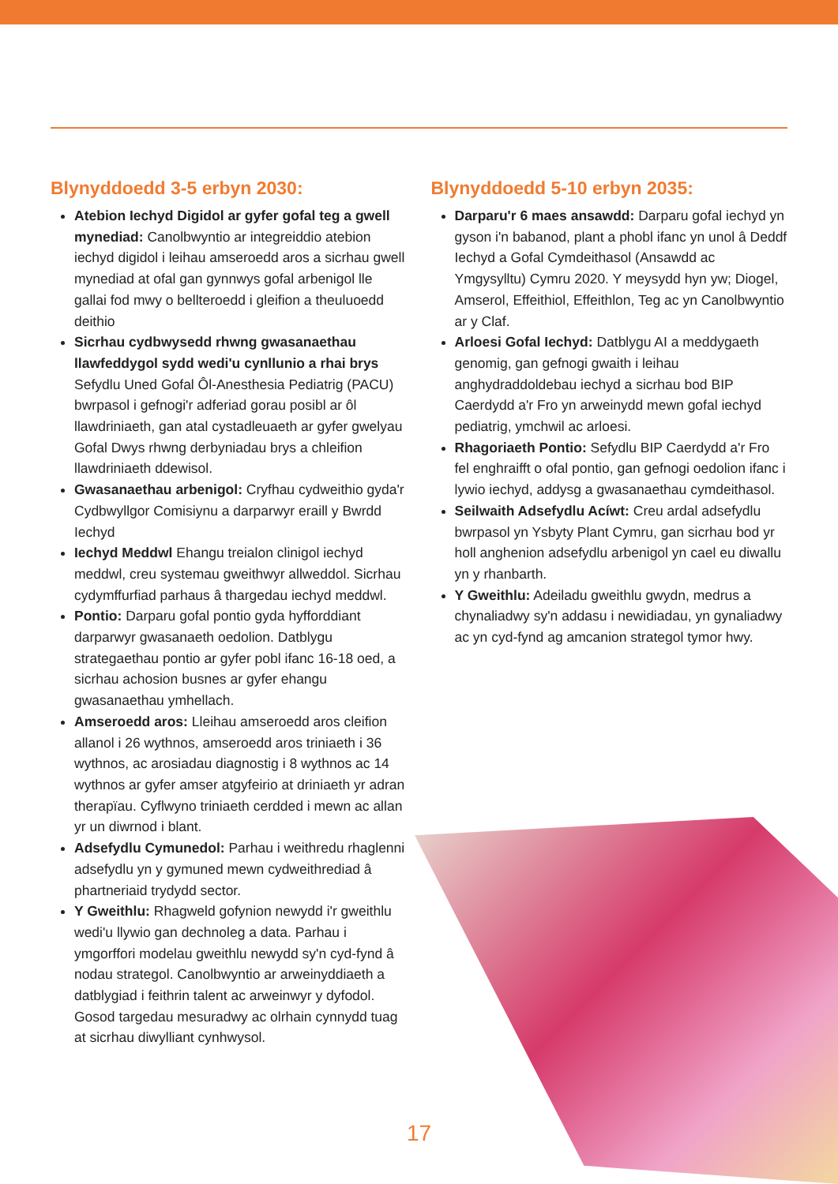Blynyddoedd 3-5 erbyn 2030:
Atebion Iechyd Digidol ar gyfer gofal teg a gwell mynediad: Canolbwyntio ar integreiddio atebion iechyd digidol i leihau amseroedd aros a sicrhau gwell mynediad at ofal gan gynnwys gofal arbenigol lle gallai fod mwy o bellteroedd i gleifion a theuluoedd deithio
Sicrhau cydbwysedd rhwng gwasanaethau llawfeddygol sydd wedi'u cynllunio a rhai brys Sefydlu Uned Gofal Ôl-Anesthesia Pediatrig (PACU) bwrpasol i gefnogi'r adferiad gorau posibl ar ôl llawdriniaeth, gan atal cystadleuaeth ar gyfer gwelyau Gofal Dwys rhwng derbyniadau brys a chleifion llawdriniaeth ddewisol.
Gwasanaethau arbenigol: Cryfhau cydweithio gyda'r Cydbwyllgor Comisiynu a darparwyr eraill y Bwrdd Iechyd
Iechyd Meddwl Ehangu treialon clinigol iechyd meddwl, creu systemau gweithwyr allweddol. Sicrhau cydymffurfiad parhaus â thargedau iechyd meddwl.
Pontio: Darparu gofal pontio gyda hyfforddiant darparwyr gwasanaeth oedolion. Datblygu strategaethau pontio ar gyfer pobl ifanc 16-18 oed, a sicrhau achosion busnes ar gyfer ehangu gwasanaethau ymhellach.
Amseroedd aros: Lleihau amseroedd aros cleifion allanol i 26 wythnos, amseroedd aros triniaeth i 36 wythnos, ac arosiadau diagnostig i 8 wythnos ac 14 wythnos ar gyfer amser atgyfeirio at driniaeth yr adran therapïau. Cyflwyno triniaeth cerdded i mewn ac allan yr un diwrnod i blant.
Adsefydlu Cymunedol: Parhau i weithredu rhaglenni adsefydlu yn y gymuned mewn cydweithrediad â phartneriaid trydydd sector.
Y Gweithlu: Rhagweld gofynion newydd i'r gweithlu wedi'u llywio gan dechnoleg a data. Parhau i ymgorffori modelau gweithlu newydd sy'n cyd-fynd â nodau strategol. Canolbwyntio ar arweinyddiaeth a datblygiad i feithrin talent ac arweinwyr y dyfodol. Gosod targedau mesuradwy ac olrhain cynnydd tuag at sicrhau diwylliant cynhwysol.
Blynyddoedd 5-10 erbyn 2035:
Darparu'r 6 maes ansawdd: Darparu gofal iechyd yn gyson i'n babanod, plant a phobl ifanc yn unol â Deddf Iechyd a Gofal Cymdeithasol (Ansawdd ac Ymgysylltu) Cymru 2020. Y meysydd hyn yw; Diogel, Amserol, Effeithiol, Effeithlon, Teg ac yn Canolbwyntio ar y Claf.
Arloesi Gofal Iechyd: Datblygu AI a meddygaeth genomig, gan gefnogi gwaith i leihau anghydraddoldebau iechyd a sicrhau bod BIP Caerdydd a'r Fro yn arweinydd mewn gofal iechyd pediatrig, ymchwil ac arloesi.
Rhagoriaeth Pontio: Sefydlu BIP Caerdydd a'r Fro fel enghraifft o ofal pontio, gan gefnogi oedolion ifanc i lywio iechyd, addysg a gwasanaethau cymdeithasol.
Seilwaith Adsefydlu Acíwt: Creu ardal adsefydlu bwrpasol yn Ysbyty Plant Cymru, gan sicrhau bod yr holl anghenion adsefydlu arbenigol yn cael eu diwallu yn y rhanbarth.
Y Gweithlu: Adeiladu gweithlu gwydn, medrus a chynaliadwy sy'n addasu i newidiadau, yn gynaliadwy ac yn cyd-fynd ag amcanion strategol tymor hwy.
17